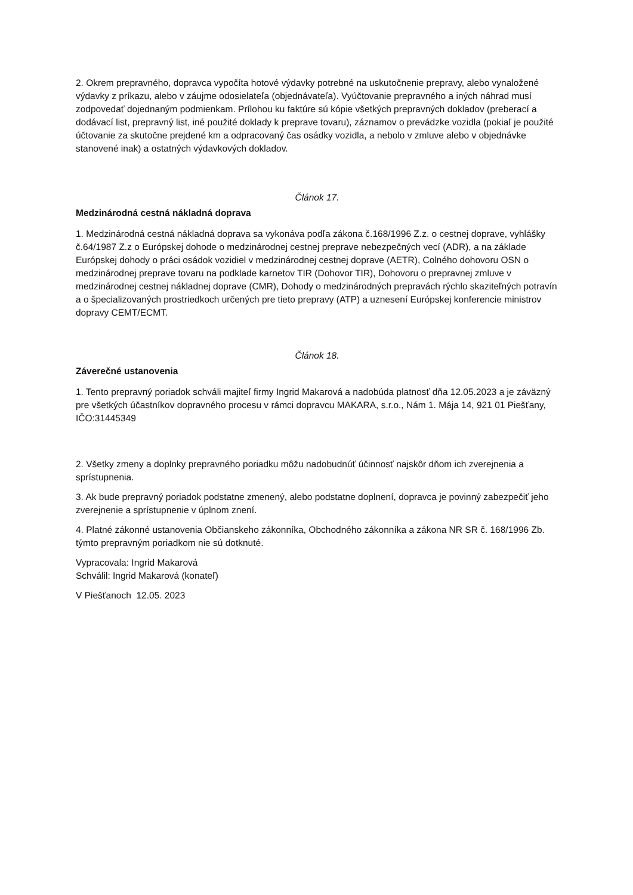2. Okrem prepravného, dopravca vypočíta hotové výdavky potrebné na uskutočnenie prepravy, alebo vynaložené výdavky z príkazu, alebo v záujme odosielateľa (objednávateľa). Vyúčtovanie prepravného a iných náhrad musí zodpovedať dojednaným podmienkam. Prílohou ku faktúre sú kópie všetkých prepravných dokladov (preberací a dodávací list, prepravný list, iné použité doklady k preprave tovaru), záznamov o prevádzke vozidla (pokiaľ je použité účtovanie za skutočne prejdené km a odpracovaný čas osádky vozidla, a nebolo v zmluve alebo v objednávke stanovené inak) a ostatných výdavkových dokladov.
Článok 17.
Medzinárodná cestná nákladná doprava
1. Medzinárodná cestná nákladná doprava sa vykonáva podľa zákona č.168/1996 Z.z. o cestnej doprave, vyhlášky č.64/1987 Z.z o Európskej dohode o medzinárodnej cestnej preprave nebezpečných vecí (ADR), a na základe Európskej dohody o práci osádok vozidiel v medzinárodnej cestnej doprave (AETR), Colného dohovoru OSN o medzinárodnej preprave tovaru na podklade karnetov TIR (Dohovor TIR), Dohovoru o prepravnej zmluve v medzinárodnej cestnej nákladnej doprave (CMR), Dohody o medzinárodných prepravách rýchlo skaziteľných potravín a o špecializovaných prostriedkoch určených pre tieto prepravy (ATP) a uznesení Európskej konferencie ministrov dopravy CEMT/ECMT.
Článok 18.
Záverečné ustanovenia
1. Tento prepravný poriadok schváli majiteľ firmy Ingrid Makarová a nadobúda platnosť dňa 12.05.2023 a je záväzný pre všetkých účastníkov dopravného procesu v rámci dopravcu MAKARA, s.r.o., Nám 1. Mája 14, 921 01 Piešťany, IČO:31445349
2. Všetky zmeny a doplnky prepravného poriadku môžu nadobudnúť účinnosť najskôr dňom ich zverejnenia a sprístupnenia.
3. Ak bude prepravný poriadok podstatne zmenený, alebo podstatne doplnení, dopravca je povinný zabezpečiť jeho zverejnenie a sprístupnenie v úplnom znení.
4. Platné zákonné ustanovenia Občianskeho zákonníka, Obchodného zákonníka a zákona NR SR č. 168/1996 Zb. týmto prepravným poriadkom nie sú dotknuté.
Vypracovala: Ingrid Makarová
Schválil: Ingrid Makarová (konateľ)
V Piešťanoch 12.05. 2023